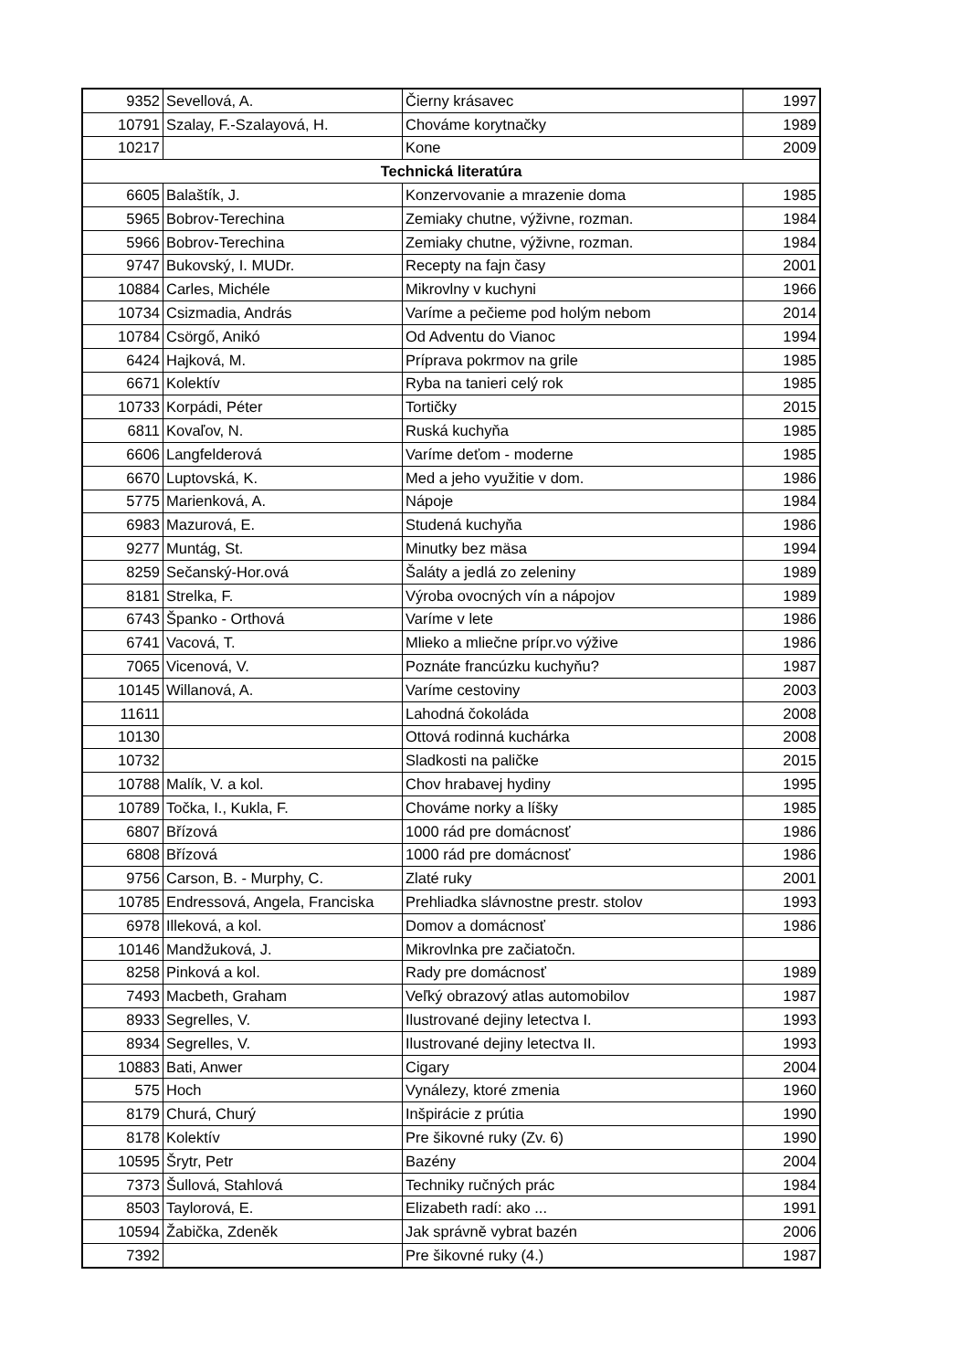| 9352 | Sevellová, A. | Čierny krásavec | 1997 |
| 10791 | Szalay, F.-Szalayová, H. | Chováme korytnačky | 1989 |
| 10217 | | Kone | 2009 |
| Technická literatúra | | | |
| 6605 | Balaštík, J. | Konzervovanie a mrazenie doma | 1985 |
| 5965 | Bobrov-Terechina | Zemiaky chutne, výživne, rozman. | 1984 |
| 5966 | Bobrov-Terechina | Zemiaky chutne, výživne, rozman. | 1984 |
| 9747 | Bukovský, I. MUDr. | Recepty na fajn časy | 2001 |
| 10884 | Carles, Michéle | Mikrovlny v kuchyni | 1966 |
| 10734 | Csizmadia, András | Varíme a pečieme pod holým nebom | 2014 |
| 10784 | Csörgő, Anikó | Od Adventu do Vianoc | 1994 |
| 6424 | Hajková, M. | Príprava pokrmov na grile | 1985 |
| 6671 | Kolektív | Ryba na tanieri celý rok | 1985 |
| 10733 | Korpádi, Péter | Tortičky | 2015 |
| 6811 | Kovaľov, N. | Ruská kuchyňa | 1985 |
| 6606 | Langfelderová | Varíme deťom - moderne | 1985 |
| 6670 | Luptovská, K. | Med a jeho využitie v dom. | 1986 |
| 5775 | Marienková, A. | Nápoje | 1984 |
| 6983 | Mazurová, E. | Studená kuchyňa | 1986 |
| 9277 | Muntág, St. | Minutky bez mäsa | 1994 |
| 8259 | Sečanský-Hor.ová | Šaláty a jedlá zo zeleniny | 1989 |
| 8181 | Strelka, F. | Výroba ovocných vín a nápojov | 1989 |
| 6743 | Španko - Orthová | Varíme v lete | 1986 |
| 6741 | Vacová, T. | Mlieko a mliečne prípr.vo výžive | 1986 |
| 7065 | Vicenová, V. | Poznáte francúzku kuchyňu? | 1987 |
| 10145 | Willanová, A. | Varíme cestoviny | 2003 |
| 11611 | | Lahodná čokoláda | 2008 |
| 10130 | | Ottová rodinná kuchárka | 2008 |
| 10732 | | Sladkosti na paličke | 2015 |
| 10788 | Malík, V. a kol. | Chov hrabavej hydiny | 1995 |
| 10789 | Točka, I., Kukla, F. | Chováme norky a líšky | 1985 |
| 6807 | Břízová | 1000 rád pre domácnosť | 1986 |
| 6808 | Břízová | 1000 rád pre domácnosť | 1986 |
| 9756 | Carson, B. - Murphy, C. | Zlaté ruky | 2001 |
| 10785 | Endressová, Angela, Franciska | Prehliadka slávnostne prestr. stolov | 1993 |
| 6978 | Illeková, a kol. | Domov a domácnosť | 1986 |
| 10146 | Mandžuková, J. | Mikrovlnka pre začiatočn. | |
| 8258 | Pinková a kol. | Rady pre domácnosť | 1989 |
| 7493 | Macbeth, Graham | Veľký obrazový atlas automobilov | 1987 |
| 8933 | Segrelles, V. | Ilustrované dejiny letectva I. | 1993 |
| 8934 | Segrelles, V. | Ilustrované dejiny letectva II. | 1993 |
| 10883 | Bati, Anwer | Cigary | 2004 |
| 575 | Hoch | Vynálezy, ktoré zmenia | 1960 |
| 8179 | Churá, Churý | Inšpirácie z prútia | 1990 |
| 8178 | Kolektív | Pre šikovné ruky (Zv. 6) | 1990 |
| 10595 | Šrytr, Petr | Bazény | 2004 |
| 7373 | Šullová, Stahlová | Techniky ručných prác | 1984 |
| 8503 | Taylorová, E. | Elizabeth radí: ako ... | 1991 |
| 10594 | Žabička, Zdeněk | Jak správně vybrat bazén | 2006 |
| 7392 | | Pre šikovné ruky (4.) | 1987 |